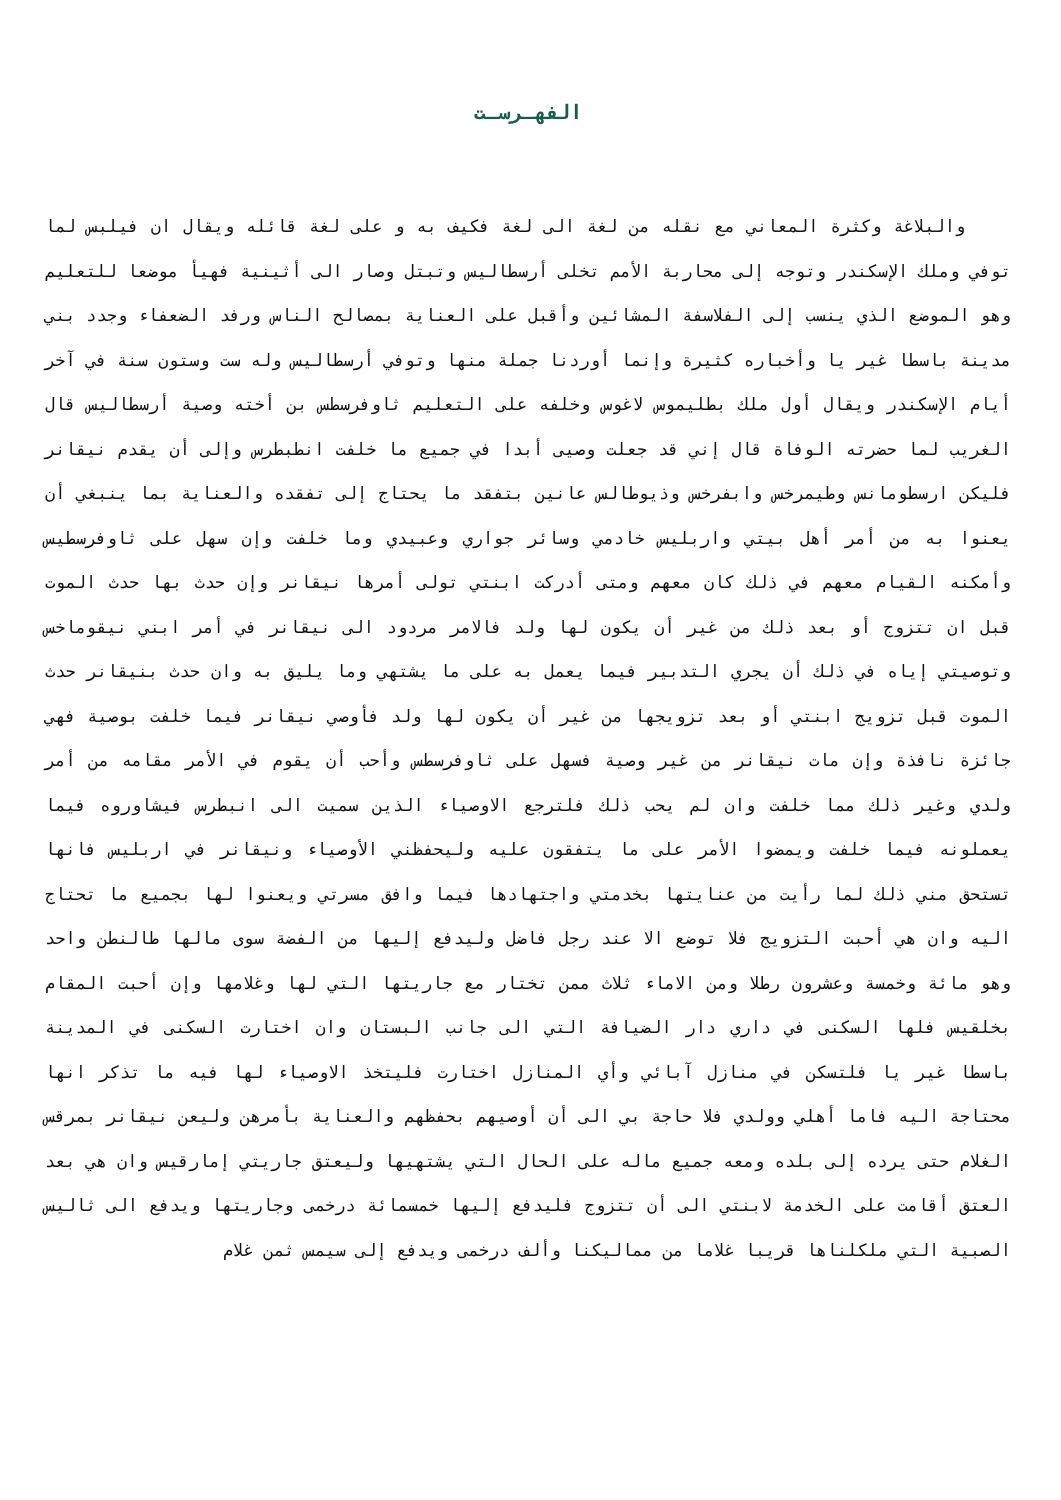الفهـرسـت
والبلاغة وكثرة المعاني مع نقله من لغة الى لغة فكيف به و على لغة قائله ويقال ان فيلبس لما توفي وملك الإسكندر وتوجه إلى محاربة الأمم تخلى أرسطاليس وتبتل وصار الى أثينية فهيأ موضعا للتعليم وهو الموضع الذي ينسب إلى الفلاسفة المشائين وأقبل على العناية بمصالح الناس ورفد الضعفاء وجدد بني مدينة باسطا غير يا وأخباره كثيرة وإنما أوردنا جملة منها وتوفي أرسطاليس وله ست وستون سنة في آخر أيام الإسكندر ويقال أول ملك بطليموس لاغوس وخلفه على التعليم ثاوفرسطس بن أخته وصية أرسطاليس قال الغريب لما حضرته الوفاة قال إني قد جعلت وصيى أبدا في جميع ما خلفت انطبطرس وإلى أن يقدم نيقانر فليكن ارسطومانس وطيمرخس وابفرخس وذيوطالس عانين بتفقد ما يحتاج إلى تفقده والعناية بما ينبغي أن يعنوا به من أمر أهل بيتي واربليس خادمي وسائر جواري وعبيدي وما خلفت وإن سهل على ثاوفرسطيس وأمكنه القيام معهم في ذلك كان معهم ومتى أدركت ابنتي تولى أمرها نيقانر وإن حدث بها حدث الموت قبل ان تتزوج أو بعد ذلك من غير أن يكون لها ولد فالامر مردود الى نيقانر في أمر ابني نيقوماخس وتوصيتي إياه في ذلك أن يجري التدبير فيما يعمل به على ما يشتهي وما يليق به وان حدث بنيقانر حدث الموت قبل تزويج ابنتي أو بعد تزويجها من غير أن يكون لها ولد فأوصي نيقانر فيما خلفت بوصية فهي جائزة نافذة وإن مات نيقانر من غير وصية فسهل على ثاوفرسطس وأحب أن يقوم في الأمر مقامه من أمر ولدي وغير ذلك مما خلفت وان لم يحب ذلك فلترجع الاوصياء الذين سميت الى انبطرس فيشاوروه فيما يعملونه فيما خلفت ويمضوا الأمر على ما يتفقون عليه وليحفظني الأوصياء ونيقانر في اربليس فانها تستحق مني ذلك لما رأيت من عنايتها بخدمتي واجتهادها فيما وافق مسرتي ويعنوا لها بجميع ما تحتاج اليه وان هي أحبت التزويج فلا توضع الا عند رجل فاضل وليدفع إليها من الفضة سوى مالها طالنطن واحد وهو مائة وخمسة وعشرون رطلا ومن الاماء ثلاث ممن تختار مع جاريتها التي لها وغلامها وإن أحبت المقام بخلقيس فلها السكنى في داري دار الضيافة التي الى جانب البستان وان اختارت السكنى في المدينة باسطا غير يا فلتسكن في منازل آبائي وأي المنازل اختارت فليتخذ الاوصياء لها فيه ما تذكر انها محتاجة اليه فاما أهلي وولدي فلا حاجة بي الى أن أوصيهم بحفظهم والعناية بأمرهن وليعن نيقانر بمرقس الغلام حتى يرده إلى بلده ومعه جميع ماله على الحال التي يشتهيها وليعتق جاريتي إمارقيس وان هي بعد العتق أقامت على الخدمة لابنتي الى أن تتزوج فليدفع إليها خمسمائة درخمى وجاريتها ويدفع الى ثاليس الصبية التي ملكلناها قريبا غلاما من مماليكنا وألف درخمى ويدفع إلى سيمس ثمن غلام